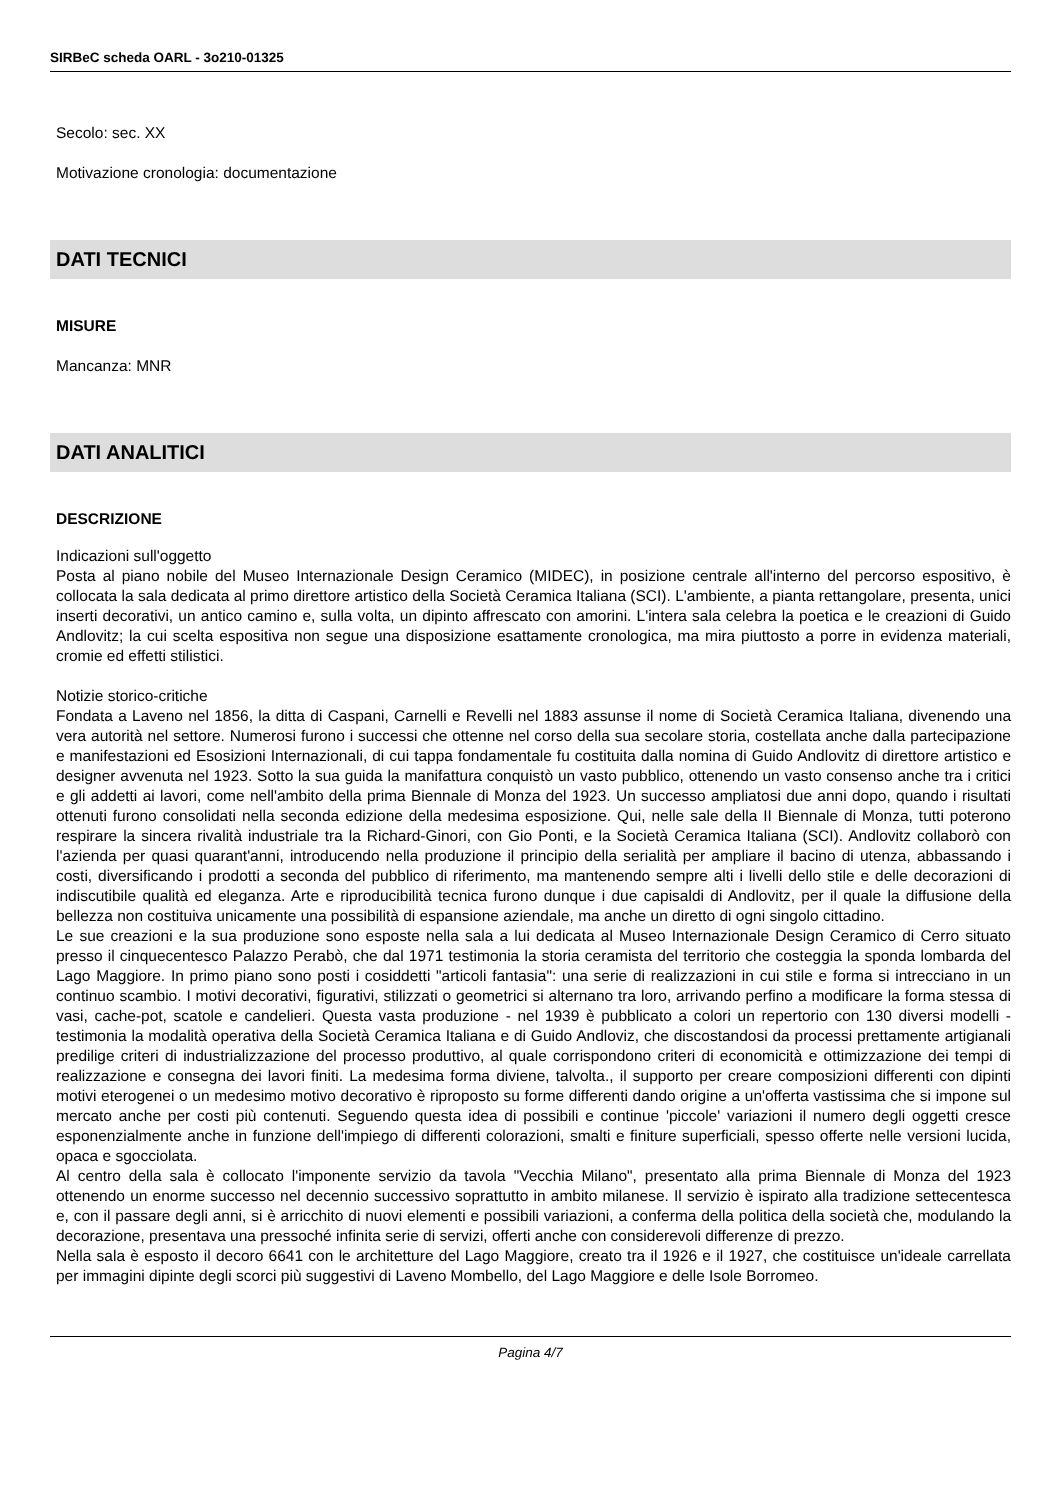SIRBeC scheda OARL - 3o210-01325
Secolo: sec. XX
Motivazione cronologia: documentazione
DATI TECNICI
MISURE
Mancanza: MNR
DATI ANALITICI
DESCRIZIONE
Indicazioni sull'oggetto
Posta al piano nobile del Museo Internazionale Design Ceramico (MIDEC), in posizione centrale all'interno del percorso espositivo, è collocata la sala dedicata al primo direttore artistico della Società Ceramica Italiana (SCI). L'ambiente, a pianta rettangolare, presenta, unici inserti decorativi, un antico camino e, sulla volta, un dipinto affrescato con amorini. L'intera sala celebra la poetica e le creazioni di Guido Andlovitz; la cui scelta espositiva non segue una disposizione esattamente cronologica, ma mira piuttosto a porre in evidenza materiali, cromie ed effetti stilistici.
Notizie storico-critiche
Fondata a Laveno nel 1856, la ditta di Caspani, Carnelli e Revelli nel 1883 assunse il nome di Società Ceramica Italiana, divenendo una vera autorità nel settore. Numerosi furono i successi che ottenne nel corso della sua secolare storia, costellata anche dalla partecipazione e manifestazioni ed Esosizioni Internazionali, di cui tappa fondamentale fu costituita dalla nomina di Guido Andlovitz di direttore artistico e designer avvenuta nel 1923. Sotto la sua guida la manifattura conquistò un vasto pubblico, ottenendo un vasto consenso anche tra i critici e gli addetti ai lavori, come nell'ambito della prima Biennale di Monza del 1923. Un successo ampliatosi due anni dopo, quando i risultati ottenuti furono consolidati nella seconda edizione della medesima esposizione. Qui, nelle sale della II Biennale di Monza, tutti poterono respirare la sincera rivalità industriale tra la Richard-Ginori, con Gio Ponti, e la Società Ceramica Italiana (SCI). Andlovitz collaborò con l'azienda per quasi quarant'anni, introducendo nella produzione il principio della serialità per ampliare il bacino di utenza, abbassando i costi, diversificando i prodotti a seconda del pubblico di riferimento, ma mantenendo sempre alti i livelli dello stile e delle decorazioni di indiscutibile qualità ed eleganza. Arte e riproducibilità tecnica furono dunque i due capisaldi di Andlovitz, per il quale la diffusione della bellezza non costituiva unicamente una possibilità di espansione aziendale, ma anche un diretto di ogni singolo cittadino.
Le sue creazioni e la sua produzione sono esposte nella sala a lui dedicata al Museo Internazionale Design Ceramico di Cerro situato presso il cinquecentesco Palazzo Perabò, che dal 1971 testimonia la storia ceramista del territorio che costeggia la sponda lombarda del Lago Maggiore. In primo piano sono posti i cosiddetti "articoli fantasia": una serie di realizzazioni in cui stile e forma si intrecciano in un continuo scambio. I motivi decorativi, figurativi, stilizzati o geometrici si alternano tra loro, arrivando perfino a modificare la forma stessa di vasi, cache-pot, scatole e candelieri. Questa vasta produzione - nel 1939 è pubblicato a colori un repertorio con 130 diversi modelli - testimonia la modalità operativa della Società Ceramica Italiana e di Guido Andloviz, che discostandosi da processi prettamente artigianali predilige criteri di industrializzazione del processo produttivo, al quale corrispondono criteri di economicità e ottimizzazione dei tempi di realizzazione e consegna dei lavori finiti. La medesima forma diviene, talvolta., il supporto per creare composizioni differenti con dipinti motivi eterogenei o un medesimo motivo decorativo è riproposto su forme differenti dando origine a un'offerta vastissima che si impone sul mercato anche per costi più contenuti. Seguendo questa idea di possibili e continue 'piccole' variazioni il numero degli oggetti cresce esponenzialmente anche in funzione dell'impiego di differenti colorazioni, smalti e finiture superficiali, spesso offerte nelle versioni lucida, opaca e sgocciolata.
Al centro della sala è collocato l'imponente servizio da tavola "Vecchia Milano", presentato alla prima Biennale di Monza del 1923 ottenendo un enorme successo nel decennio successivo soprattutto in ambito milanese. Il servizio è ispirato alla tradizione settecentesca e, con il passare degli anni, si è arricchito di nuovi elementi e possibili variazioni, a conferma della politica della società che, modulando la decorazione, presentava una pressoché infinita serie di servizi, offerti anche con considerevoli differenze di prezzo.
Nella sala è esposto il decoro 6641 con le architetture del Lago Maggiore, creato tra il 1926 e il 1927, che costituisce un'ideale carrellata per immagini dipinte degli scorci più suggestivi di Laveno Mombello, del Lago Maggiore e delle Isole Borromeo.
Pagina 4/7